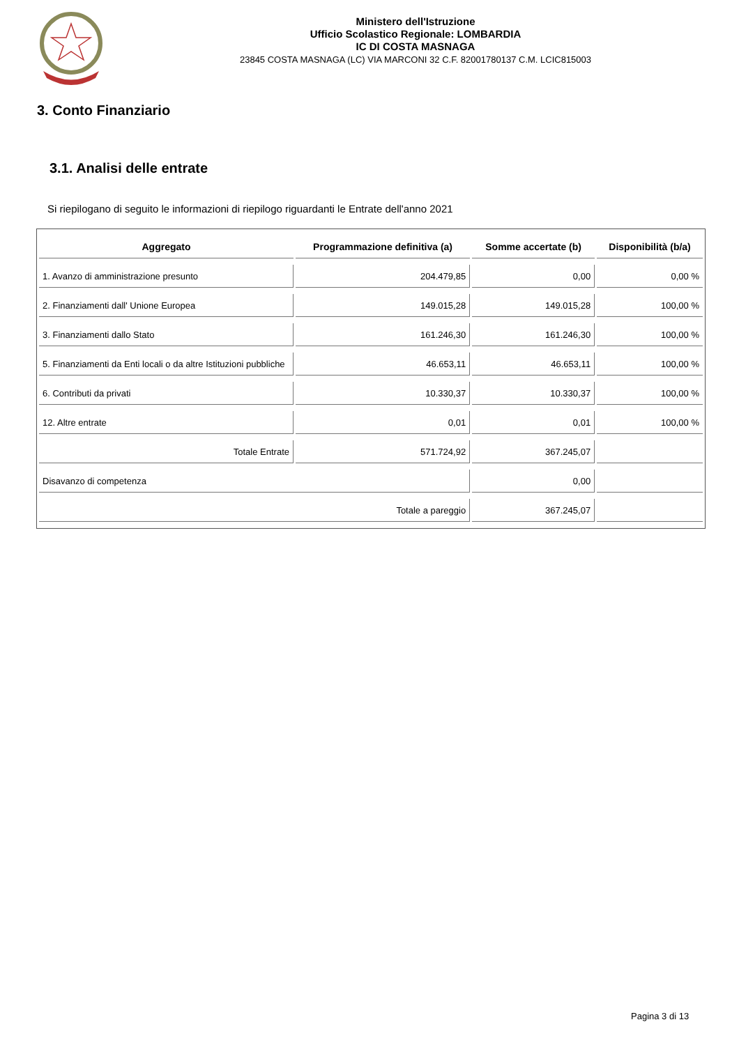Ministero dell'Istruzione
Ufficio Scolastico Regionale: LOMBARDIA
IC DI COSTA MASNAGA
23845 COSTA MASNAGA (LC) VIA MARCONI 32 C.F. 82001780137 C.M. LCIC815003
3. Conto Finanziario
3.1. Analisi delle entrate
Si riepilogano di seguito le informazioni di riepilogo riguardanti le Entrate dell'anno 2021
| Aggregato | Programmazione definitiva (a) | Somme accertate (b) | Disponibilità (b/a) |
| --- | --- | --- | --- |
| 1. Avanzo di amministrazione presunto | 204.479,85 | 0,00 | 0,00 % |
| 2. Finanziamenti dall' Unione Europea | 149.015,28 | 149.015,28 | 100,00 % |
| 3. Finanziamenti dallo Stato | 161.246,30 | 161.246,30 | 100,00 % |
| 5. Finanziamenti da Enti locali o da altre Istituzioni pubbliche | 46.653,11 | 46.653,11 | 100,00 % |
| 6. Contributi da privati | 10.330,37 | 10.330,37 | 100,00 % |
| 12. Altre entrate | 0,01 | 0,01 | 100,00 % |
| Totale Entrate | 571.724,92 | 367.245,07 | |
| Disavanzo di competenza | | 0,00 | |
| Totale a pareggio | | 367.245,07 | |
Pagina 3 di 13